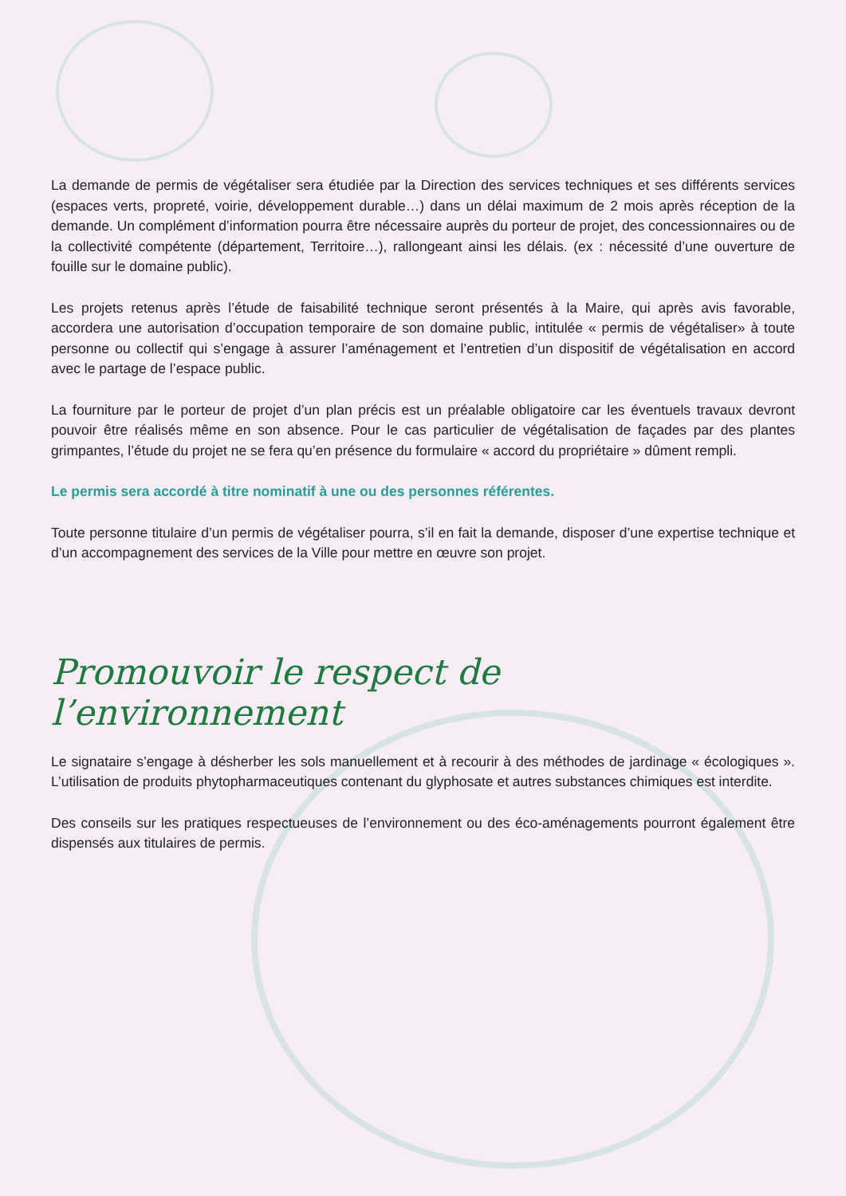La demande de permis de végétaliser sera étudiée par la Direction des services techniques et ses différents services (espaces verts, propreté, voirie, développement durable…) dans un délai maximum de 2 mois après réception de la demande. Un complément d’information pourra être nécessaire auprès du porteur de projet, des concessionnaires ou de la collectivité compétente (département, Territoire…), rallongeant ainsi les délais. (ex : nécessité d’une ouverture de fouille sur le domaine public).
Les projets retenus après l’étude de faisabilité technique seront présentés à la Maire, qui après avis favorable, accordera une autorisation d’occupation temporaire de son domaine public, intitulée « permis de végétaliser» à toute personne ou collectif qui s’engage à assurer l’aménagement et l’entretien d’un dispositif de végétalisation en accord avec le partage de l’espace public.
La fourniture par le porteur de projet d’un plan précis est un préalable obligatoire car les éventuels travaux devront pouvoir être réalisés même en son absence. Pour le cas particulier de végétalisation de façades par des plantes grimpantes, l’étude du projet ne se fera qu’en présence du formulaire « accord du propriétaire » dûment rempli.
Le permis sera accordé à titre nominatif à une ou des personnes référentes.
Toute personne titulaire d’un permis de végétaliser pourra, s’il en fait la demande, disposer d’une expertise technique et d’un accompagnement des services de la Ville pour mettre en œuvre son projet.
Promouvoir le respect de l’environnement
Le signataire s’engage à désherber les sols manuellement et à recourir à des méthodes de jardinage « écologiques ». L’utilisation de produits phytopharmaceutiques contenant du glyphosate et autres substances chimiques est interdite.
Des conseils sur les pratiques respectueuses de l’environnement ou des éco-aménagements pourront également être dispensés aux titulaires de permis.